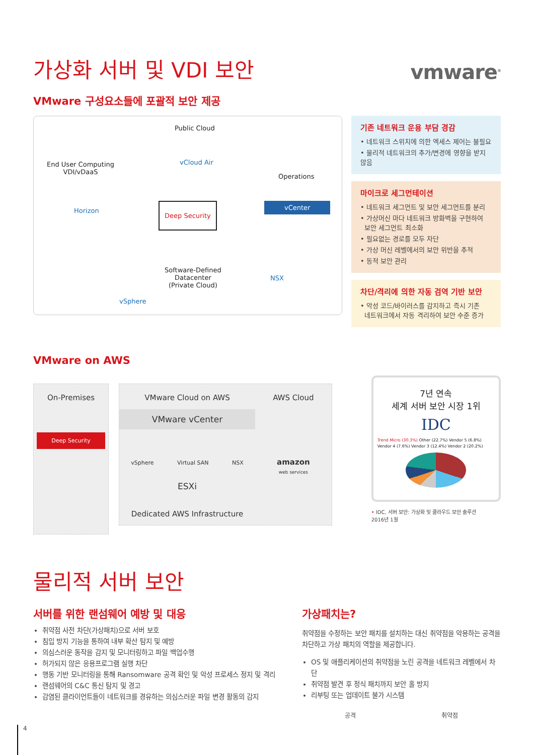가상화 서버 및 VDI 보안
vmware<sup>®</sup>
VMware 구성요소들에 포괄적 보안 제공
Public Cloud
vCloud Air
End User Computing
VDI/vDaaS
Operations
Horizon
Deep Security vCenter
Software-Defined
Datacenter
(Private Cloud)
NSX
vSphere
기존 네트워크 운용 부담 경감
• 네트워크 스위치에 의한 엑세스 제어는 불필요
• 물리적 네트워크의 추가/변경에 영향을 받지 않음
마이크로 세그먼테이션
• 네트워크 세그먼트 및 보안 세그먼트를 분리
• 가상머신 마다 네트워크 방화벽을 구현하여
보안 세그먼트 최소화
• 필요없는 경로를 모두 차단
• 가상 머신 레벨에서의 보안 위반을 추적
• 동적 보안 관리
차단/격리에 의한 자동 검역 기반 보안
• 악성 코드/바이러스를 감지하고 즉시 기존
네트워크에서 자동 격리하여 보안 수준 증가
VMware on AWS
On-Premises
Deep Security
VMware Cloud on AWS
VMware vCenter
vSphere Virtual SAN NSX
ESXi
Dedicated AWS Infrastructure
AWS Cloud
amazon
web services
7년 연속
세계 서버 보안 시장 1위
IDC
Trend Micro (30.3%) Other (22.7%) Vendor 5 (6.8%) Vendor 4 (7.6%) Vendor 3 (12.4%) Vendor 2 (20.2%)
• IDC, 서버 보안: 가상화 및 클라우드 보안 솔루션
2016년 1월
물리적 서버 보안
서버를 위한 랜섬웨어 예방 및 대응
취약점 사전 차단(가상패치)으로 서버 보호
침입 방지 기능을 통하여 내부 확산 탐지 및 예방
의심스러운 동작을 감지 및 모니터링하고 파일 백업수행
허가되지 않은 응용프로그램 실행 차단
행동 기반 모니터링을 통해 Ransomware 공격 확인 및 악성 프로세스 정지 및 격리
랜섬웨어의 C&C 통신 탐지 및 경고
감염된 클라이언트들이 네트워크를 경유하는 의심스러운 파일 변경 활동의 감지
가상패치는?
취약점을 수정하는 보안 패치를 설치하는 대신 취약점을 악용하는 공격을 차단하고 가상 패치의 역할을 제공합니다.
OS 및 애플리케이션의 취약점을 노린 공격을 네트워크 레벨에서 차단
취약점 발견 후 정식 패치까지 보안 홀 방지
리부팅 또는 업데이트 불가 시스템
공격 취약점
4